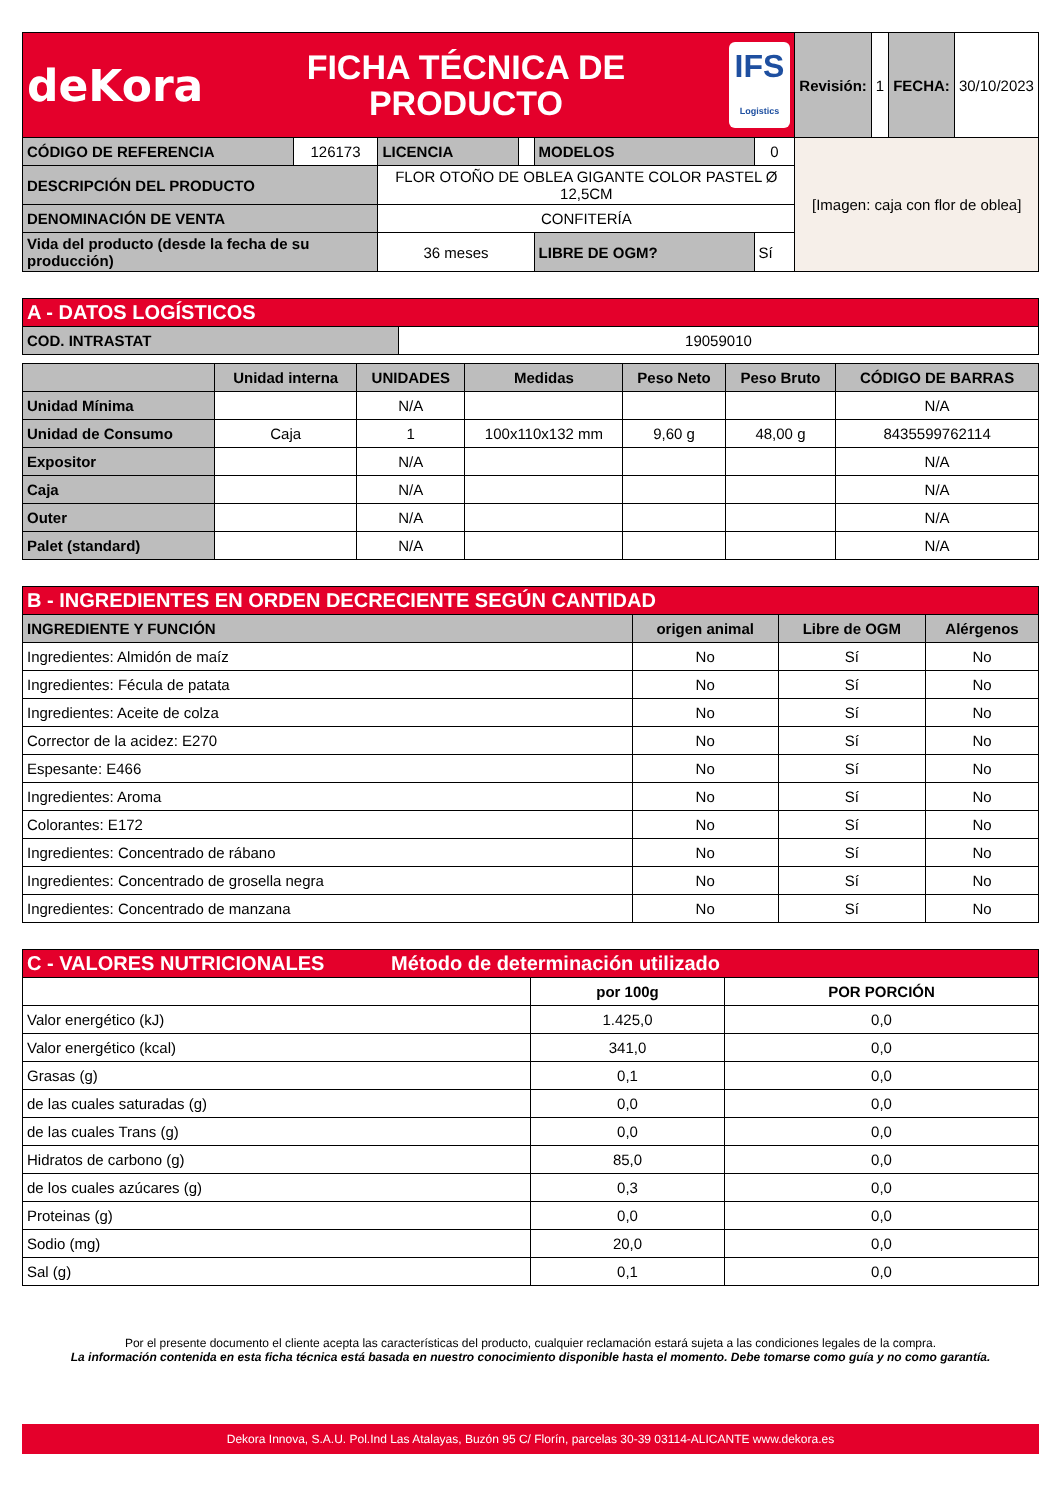| deKora FICHA TÉCNICA DE PRODUCTO IFS Logistics | | | | | | Revisión: | 1 | FECHA: | 30/10/2023 |
| CÓDIGO DE REFERENCIA | 126173 | LICENCIA | | MODELOS | 0 | [Imagen: caja con flor de oblea] | | | |
| DESCRIPCIÓN DEL PRODUCTO | | FLOR OTOÑO DE OBLEA GIGANTE COLOR PASTEL Ø 12,5CM | | | | | | | |
| DENOMINACIÓN DE VENTA | | CONFITERÍA | | | | | | | |
| Vida del producto (desde la fecha de su producción) | | 36 meses | | LIBRE DE OGM? | Sí | | | | |
| A - DATOS LOGÍSTICOS | |
| --- | --- |
| COD. INTRASTAT | 19059010 |
| | Unidad interna | UNIDADES | Medidas | Peso Neto | Peso Bruto | CÓDIGO DE BARRAS |
| --- | --- | --- | --- | --- | --- | --- |
| Unidad Mínima | | N/A | | | | N/A |
| Unidad de Consumo | Caja | 1 | 100x110x132 mm | 9,60 g | 48,00 g | 8435599762114 |
| Expositor | | N/A | | | | N/A |
| Caja | | N/A | | | | N/A |
| Outer | | N/A | | | | N/A |
| Palet (standard) | | N/A | | | | N/A |
| B - INGREDIENTES EN ORDEN DECRECIENTE SEGÚN CANTIDAD | | | |
| --- | --- | --- | --- |
| INGREDIENTE Y FUNCIÓN | origen animal | Libre de OGM | Alérgenos |
| Ingredientes: Almidón de maíz | No | Sí | No |
| Ingredientes: Fécula de patata | No | Sí | No |
| Ingredientes: Aceite de colza | No | Sí | No |
| Corrector de la acidez: E270 | No | Sí | No |
| Espesante: E466 | No | Sí | No |
| Ingredientes: Aroma | No | Sí | No |
| Colorantes: E172 | No | Sí | No |
| Ingredientes: Concentrado de rábano | No | Sí | No |
| Ingredientes: Concentrado de grosella negra | No | Sí | No |
| Ingredientes: Concentrado de manzana | No | Sí | No |
| C - VALORES NUTRICIONALES Método de determinación utilizado | | |
| --- | --- | --- |
| | por 100g | POR PORCIÓN |
| Valor energético (kJ) | 1.425,0 | 0,0 |
| Valor energético (kcal) | 341,0 | 0,0 |
| Grasas (g) | 0,1 | 0,0 |
| de las cuales saturadas (g) | 0,0 | 0,0 |
| de las cuales Trans (g) | 0,0 | 0,0 |
| Hidratos de carbono (g) | 85,0 | 0,0 |
| de los cuales azúcares (g) | 0,3 | 0,0 |
| Proteinas (g) | 0,0 | 0,0 |
| Sodio (mg) | 20,0 | 0,0 |
| Sal (g) | 0,1 | 0,0 |
Por el presente documento el cliente acepta las características del producto, cualquier reclamación estará sujeta a las condiciones legales de la compra.
La información contenida en esta ficha técnica está basada en nuestro conocimiento disponible hasta el momento. Debe tomarse como guía y no como garantía.
Dekora Innova, S.A.U. Pol.Ind Las Atalayas, Buzón 95 C/ Florín, parcelas 30-39 03114-ALICANTE www.dekora.es